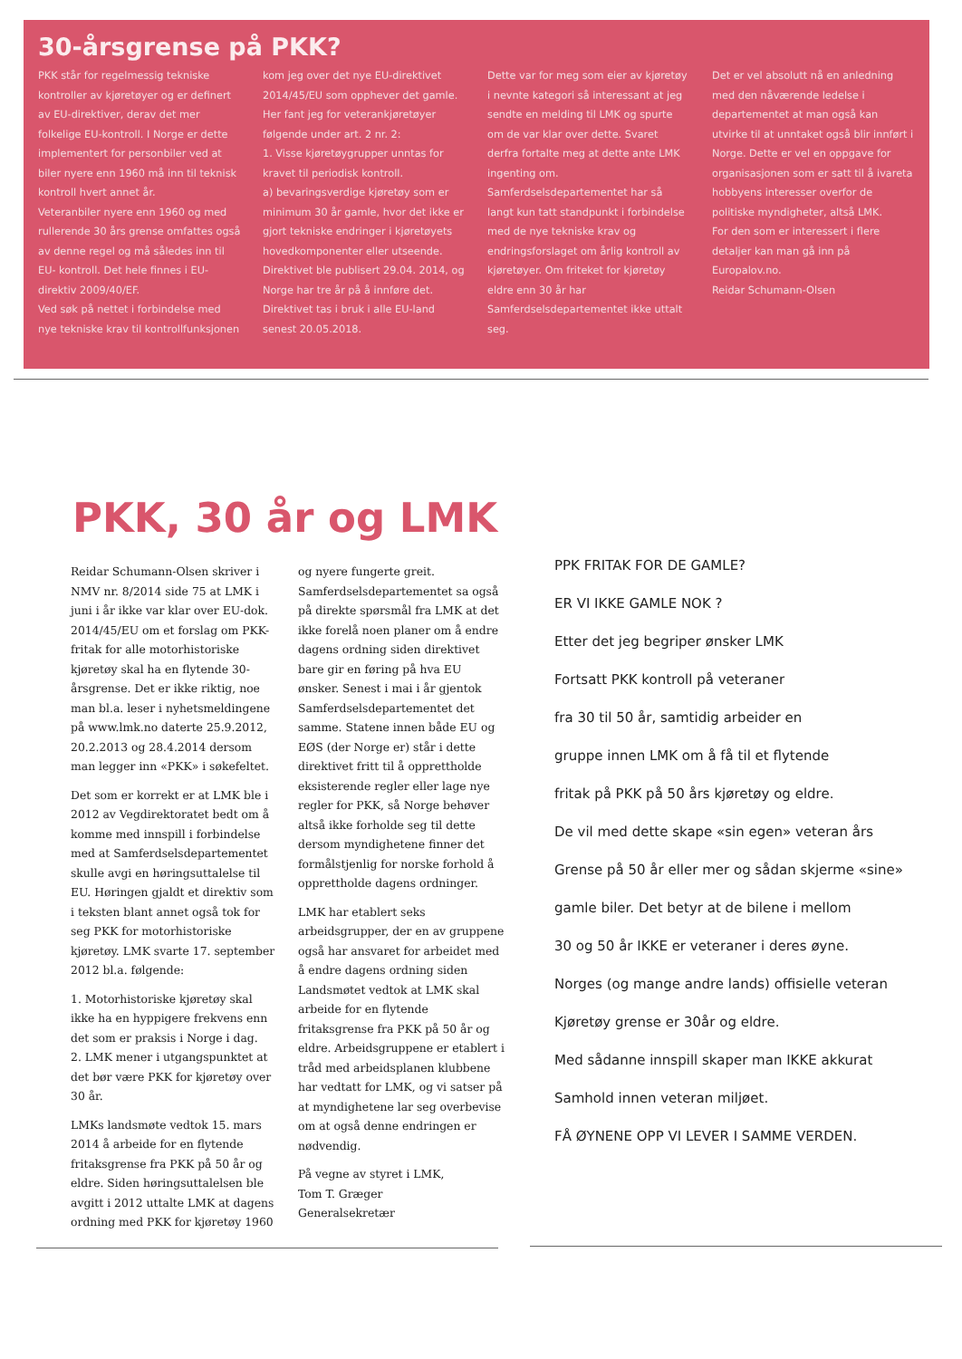30-årsgrense på PKK?
PKK står for regelmessig tekniske kontroller av kjøretøyer og er definert av EU-direktiver, derav det mer folkelige EU-kontroll. I Norge er dette implementert for personbiler ved at biler nyere enn 1960 må inn til teknisk kontroll hvert annet år.
Veteranbiler nyere enn 1960 og med rullerende 30 års grense omfattes også av denne regel og må således inn til EU- kontroll. Det hele finnes i EU-direktiv 2009/40/EF.
Ved søk på nettet i forbindelse med nye tekniske krav til kontrollfunksjonen kom jeg over det nye EU-direktivet 2014/45/EU som opphever det gamle. Her fant jeg for veterankjøretøyer følgende under art. 2 nr. 2:
1. Visse kjøretøygrupper unntas for kravet til periodisk kontroll.
a) bevaringsverdige kjøretøy som er minimum 30 år gamle, hvor det ikke er gjort tekniske endringer i kjøretøyets hovedkomponenter eller utseende.
Direktivet ble publisert 29.04. 2014, og Norge har tre år på å innføre det. Direktivet tas i bruk i alle EU-land senest 20.05.2018.
Dette var for meg som eier av kjøretøy i nevnte kategori så interessant at jeg sendte en melding til LMK og spurte om de var klar over dette. Svaret derfra fortalte meg at dette ante LMK ingenting om.
Samferdselsdepartementet har så langt kun tatt standpunkt i forbindelse med de nye tekniske krav og endringsforslaget om årlig kontroll av kjøretøyer. Om friteket for kjøretøy eldre enn 30 år har Samferdselsdepartementet ikke uttalt seg.
Det er vel absolutt nå en anledning med den nåværende ledelse i departementet at man også kan utvirke til at unntaket også blir innført i Norge. Dette er vel en oppgave for organisasjonen som er satt til å ivareta hobbyens interesser overfor de politiske myndigheter, altså LMK.
For den som er interessert i flere detaljer kan man gå inn på Europalov.no.
Reidar Schumann-Olsen
PKK, 30 år og LMK
Reidar Schumann-Olsen skriver i NMV nr. 8/2014 side 75 at LMK i juni i år ikke var klar over EU-dok. 2014/45/EU om et forslag om PKK-fritak for alle motorhistoriske kjøretøy skal ha en flytende 30-årsgrense. Det er ikke riktig, noe man bl.a. leser i nyhetsmeldingene på www.lmk.no daterte 25.9.2012, 20.2.2013 og 28.4.2014 dersom man legger inn «PKK» i søkefeltet.
Det som er korrekt er at LMK ble i 2012 av Vegdirektoratet bedt om å komme med innspill i forbindelse med at Samferdselsdepartementet skulle avgi en høringsuttalelse til EU. Høringen gjaldt et direktiv som i teksten blant annet også tok for seg PKK for motorhistoriske kjøretøy. LMK svarte 17. september 2012 bl.a. følgende:
1. Motorhistoriske kjøretøy skal ikke ha en hyppigere frekvens enn det som er praksis i Norge i dag.
2. LMK mener i utgangspunktet at det bør være PKK for kjøretøy over 30 år.
LMKs landsmøte vedtok 15. mars 2014 å arbeide for en flytende fritaksgrense fra PKK på 50 år og eldre. Siden høringsuttalelsen ble avgitt i 2012 uttalte LMK at dagens ordning med PKK for kjøretøy 1960 og nyere fungerte greit. Samferdselsdepartementet sa også på direkte spørsmål fra LMK at det ikke forelå noen planer om å endre dagens ordning siden direktivet bare gir en føring på hva EU ønsker. Senest i mai i år gjentok Samferdselsdepartementet det samme. Statene innen både EU og EØS (der Norge er) står i dette direktivet fritt til å opprettholde eksisterende regler eller lage nye regler for PKK, så Norge behøver altså ikke forholde seg til dette dersom myndighetene finner det formålstjenlig for norske forhold å opprettholde dagens ordninger.
LMK har etablert seks arbeidsgrupper, der en av gruppene også har ansvaret for arbeidet med å endre dagens ordning siden Landsmøtet vedtok at LMK skal arbeide for en flytende fritaksgrense fra PKK på 50 år og eldre. Arbeidsgruppene er etablert i tråd med arbeidsplanen klubbene har vedtatt for LMK, og vi satser på at myndighetene lar seg overbevise om at også denne endringen er nødvendig.
På vegne av styret i LMK,
Tom T. Græger
Generalsekretær
PPK FRITAK FOR DE GAMLE?
ER VI IKKE GAMLE NOK ?
Etter det jeg begriper ønsker LMK
Fortsatt PKK kontroll på veteraner
fra 30 til 50 år, samtidig arbeider en
gruppe innen LMK om å få til et flytende
fritak på PKK på 50 års kjøretøy og eldre.
De vil med dette skape «sin egen» veteran års
Grense på 50 år eller mer og sådan skjerme «sine»
gamle biler. Det betyr at de bilene i mellom
30 og 50 år IKKE er veteraner i deres øyne.
Norges (og mange andre lands) offisielle veteran
Kjøretøy grense er 30år og eldre.
Med sådanne innspill skaper man IKKE akkurat
Samhold innen veteran miljøet.
FÅ ØYNENE OPP VI LEVER I SAMME VERDEN.